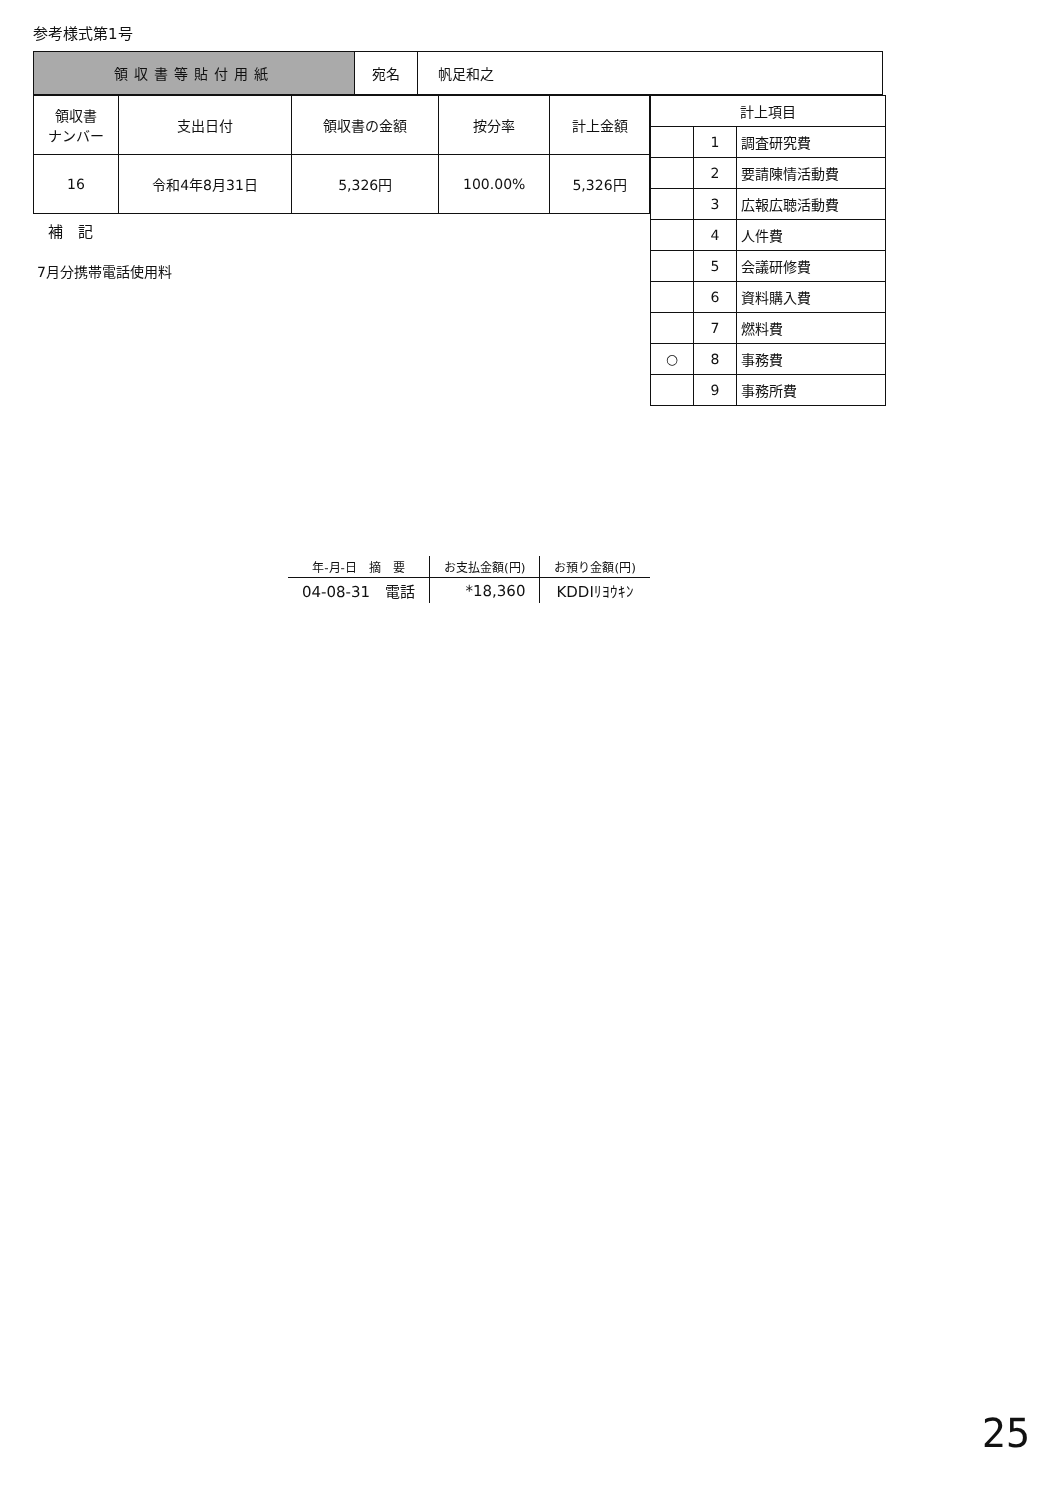参考様式第1号
| 領収書等貼付用紙 | 宛名 | 帆足和之 |
| 領収書 ナンバー | 支出日付 | 領収書の金額 | 按分率 | 計上金額 |
| --- | --- | --- | --- | --- |
| 16 | 令和4年8月31日 | 5,326円 | 100.00% | 5,326円 |
補　記
7月分携帯電話使用料
| 計上項目 | | |
| | 1 | 調査研究費 |
| | 2 | 要請陳情活動費 |
| | 3 | 広報広聴活動費 |
| | 4 | 人件費 |
| | 5 | 会議研修費 |
| | 6 | 資料購入費 |
| | 7 | 燃料費 |
| ○ | 8 | 事務費 |
| | 9 | 事務所費 |
| 年-月-日 摘 要 | お支払金額(円) | お預り金額(円) |
| --- | --- | --- |
| 04-08-31 電話 | *18,360 | KDDIﾘﾖｳｷﾝ |
25